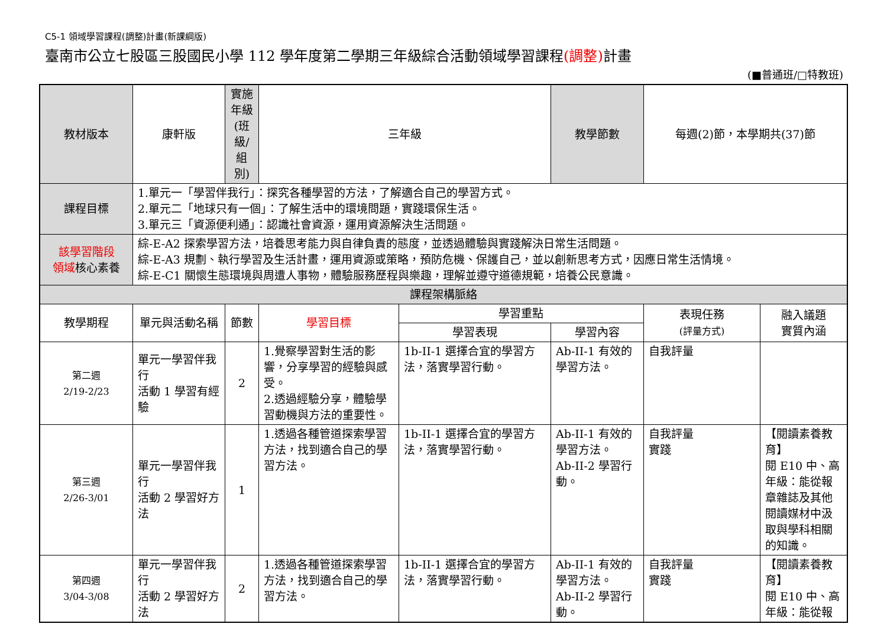C5-1 領域學習課程(調整)計畫(新課綱版)
臺南市公立七股區三股國民小學 112 學年度第二學期三年級綜合活動領域學習課程(調整) 計畫
(■普通班/□特教班)
| 教材版本 | 康軒版 | 實施年級 (班級/組別) | 三年級 | | 教學節數 | 每週(2)節，本學期共(37)節 | |
| 課程目標 | 1.單元一「學習伴我行」：探究各種學習的方法，了解適合自己的學習方式。 2.單元二「地球只有一個」：了解生活中的環境問題，實踐環保生活。 3.單元三「資源便利通」：認識社會資源，運用資源解決生活問題。 | | | | | | |
| 該學習階段 領域 核心素養 | 綜-E-A2 探索學習方法，培養思考能力與自律負責的態度，並透過體驗與實踐解決日常生活問題。 綜-E-A3 規劃、執行學習及生活計畫，運用資源或策略，預防危機、保護自己，並以創新思考方式，因應日常生活情境。 綜-E-C1 關懷生態環境與周遭人事物，體驗服務歷程與樂趣，理解並遵守道德規範，培養公民意識。 | | | | | | |
| 課程架構脈絡 | | | | | | | |
| 教學期程 | 單元與活動名稱 | 節數 | 學習目標 | 學習重點 | | 表現任務 (評量方式) | 融入議題 實質內涵 |
| | | | | 學習表現 | 學習內容 | | |
| 第二週 2/19-2/23 | 單元一學習伴我行 活動 1 學習有經驗 | 2 | 1.覺察學習對生活的影響，分享學習的經驗與感受。 2.透過經驗分享，體驗學習動機與方法的重要性。 | 1b-II-1 選擇合宜的學習方法，落實學習行動。 | Ab-II-1 有效的學習方法。 | 自我評量 | |
| 第三週 2/26-3/01 | 單元一學習伴我行 活動 2 學習好方法 | 1 | 1.透過各種管道探索學習方法，找到適合自己的學習方法。 | 1b-II-1 選擇合宜的學習方法，落實學習行動。 | Ab-II-1 有效的學習方法。 Ab-II-2 學習行動。 | 自我評量 實踐 | 【閱讀素養教育】 閱 E10 中、高年級：能從報章雜誌及其他閱讀媒材中汲取與學科相關的知識。 |
| 第四週 3/04-3/08 | 單元一學習伴我行 活動 2 學習好方法 | 2 | 1.透過各種管道探索學習方法，找到適合自己的學習方法。 | 1b-II-1 選擇合宜的學習方法，落實學習行動。 | Ab-II-1 有效的學習方法。 Ab-II-2 學習行動。 | 自我評量 實踐 | 【閱讀素養教育】 閱 E10 中、高年級：能從報 |